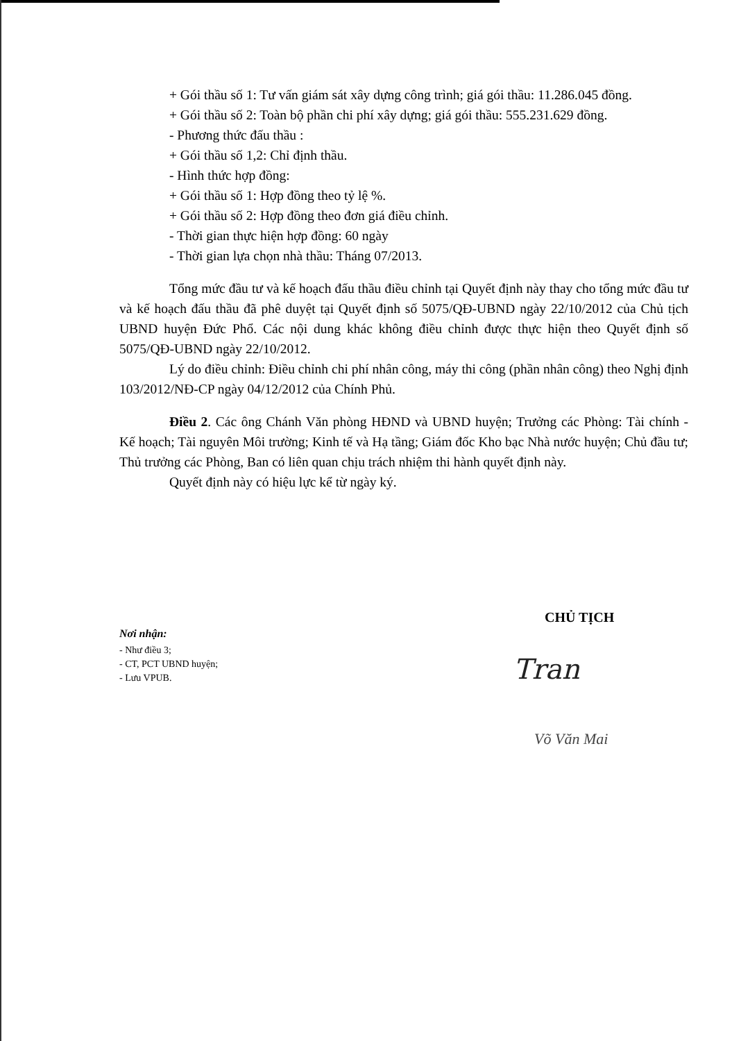+ Gói thầu số 1: Tư vấn giám sát xây dựng công trình; giá gói thầu: 11.286.045 đồng.
+ Gói thầu số 2: Toàn bộ phần chi phí xây dựng; giá gói thầu: 555.231.629 đồng.
- Phương thức đấu thầu :
+ Gói thầu số 1,2: Chỉ định thầu.
- Hình thức hợp đồng:
+ Gói thầu số 1: Hợp đồng theo tỷ lệ %.
+ Gói thầu số 2: Hợp đồng theo đơn giá điều chỉnh.
- Thời gian thực hiện hợp đồng: 60 ngày
- Thời gian lựa chọn nhà thầu: Tháng 07/2013.
Tổng mức đầu tư và kế hoạch đấu thầu điều chỉnh tại Quyết định này thay cho tổng mức đầu tư và kế hoạch đấu thầu đã phê duyệt tại Quyết định số 5075/QĐ-UBND ngày 22/10/2012 của Chủ tịch UBND huyện Đức Phổ. Các nội dung khác không điều chỉnh được thực hiện theo Quyết định số 5075/QĐ-UBND ngày 22/10/2012.
Lý do điều chỉnh: Điều chỉnh chi phí nhân công, máy thi công (phần nhân công) theo Nghị định 103/2012/NĐ-CP ngày 04/12/2012 của Chính Phủ.
Điều 2. Các ông Chánh Văn phòng HĐND và UBND huyện; Trưởng các Phòng: Tài chính - Kế hoạch; Tài nguyên Môi trường; Kinh tế và Hạ tầng; Giám đốc Kho bạc Nhà nước huyện; Chủ đầu tư; Thủ trưởng các Phòng, Ban có liên quan chịu trách nhiệm thi hành quyết định này.
Quyết định này có hiệu lực kể từ ngày ký.
Nơi nhận:
- Như điều 3;
- CT, PCT UBND huyện;
- Lưu VPUB.
CHỦ TỊCH
Tran
Võ Văn Mai